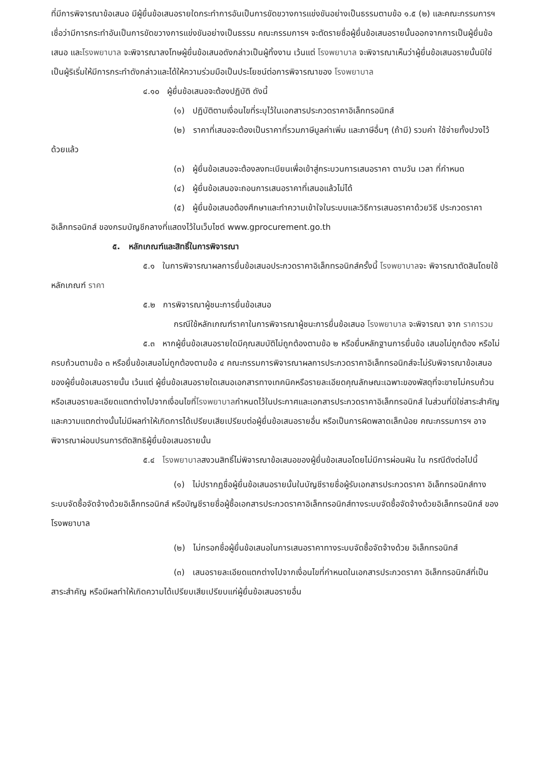ที่มีการพิจารณาข้อเสนอ มีผู้ยื่นข้อเสนอรายใดกระทำการอันเป็นการขัดขวางการแข่งขันอย่างเป็นธรรมตามข้อ ๑.๕ (๒) และคณะกรรมการฯ เชื่อว่ามีการกระทำอันเป็นการขัดขวางการแข่งขันอย่างเป็นธรรม คณะกรรมการฯ จะตัดรายชื่อผู้ยื่นข้อเสนอรายนั้นออกจากการเป็นผู้ยื่นข้อเสนอ และโรงพยาบาล จะพิจารณาลงโทษผู้ยื่นข้อเสนอดังกล่าวเป็นผู้ทิ้งงาน เว้นแต่ โรงพยาบาล จะพิจารณาเห็นว่าผู้ยื่นข้อเสนอรายนั้นมิใช่เป็นผู้ริเริ่มให้มีการกระทำดังกล่าวและได้ให้ความร่วมมือเป็นประโยชน์ต่อการพิจารณาของ โรงพยาบาล
๔.๑๐ ผู้ยื่นข้อเสนอจะต้องปฏิบัติ ดังนี้
(๑) ปฏิบัติตามเงื่อนไขที่ระบุไว้ในเอกสารประกวดราคาอิเล็กทรอนิกส์
(๒) ราคาที่เสนอจะต้องเป็นราคาที่รวมภาษีมูลค่าเพิ่ม และภาษีอื่นๆ (ถ้ามี) รวมค่า ใช้จ่ายทั้งปวงไว้ด้วยแล้ว
(๓) ผู้ยื่นข้อเสนอจะต้องลงทะเบียนเพื่อเข้าสู่กระบวนการเสนอราคา ตามวัน เวลา ที่กำหนด
(๔) ผู้ยื่นข้อเสนอจะถอนการเสนอราคาที่เสนอแล้วไม่ได้
(๕) ผู้ยื่นข้อเสนอต้องศึกษาและทำความเข้าใจในระบบและวิธีการเสนอราคาด้วยวิธี ประกวดราคาอิเล็กทรอนิกส์ ของกรมบัญชีกลางที่แสดงไว้ในเว็บไซต์ www.gprocurement.go.th
๕. หลักเกณฑ์และสิทธิ์ในการพิจารณา
๕.๑ ในการพิจารณาผลการยื่นข้อเสนอประกวดราคาอิเล็กทรอนิกส์ครั้งนี้ โรงพยาบาลจะ พิจารณาตัดสินโดยใช้หลักเกณฑ์ ราคา
๕.๒ การพิจารณาผู้ชนะการยื่นข้อเสนอ
กรณีใช้หลักเกณฑ์ราคาในการพิจารณาผู้ชนะการยื่นข้อเสนอ โรงพยาบาล จะพิจารณา จาก ราคารวม
๕.๓ หากผู้ยื่นข้อเสนอรายใดมีคุณสมบัติไม่ถูกต้องตามข้อ ๒ หรือยื่นหลักฐานการยื่นข้อ เสนอไม่ถูกต้อง หรือไม่ครบถ้วนตามข้อ ๓ หรือยื่นข้อเสนอไม่ถูกต้องตามข้อ ๔ คณะกรรมการพิจารณาผลการประกวดราคาอิเล็กทรอนิกส์จะไม่รับพิจารณาข้อเสนอของผู้ยื่นข้อเสนอรายนั้น เว้นแต่ ผู้ยื่นข้อเสนอรายใดเสนอเอกสารทางเทคนิคหรือรายละเอียดคุณลักษณะเฉพาะของพัสดุที่จะขายไม่ครบถ้วน หรือเสนอรายละเอียดแตกต่างไปจากเงื่อนไขที่โรงพยาบาลกำหนดไว้ในประกาศและเอกสารประกวดราคาอิเล็กทรอนิกส์ ในส่วนที่มิใช่สาระสำคัญและความแตกต่างนั้นไม่มีผลทำให้เกิดการได้เปรียบเสียเปรียบต่อผู้ยื่นข้อเสนอรายอื่น หรือเป็นการผิดพลาดเล็กน้อย คณะกรรมการฯ อาจพิจารณาผ่อนปรนการตัดสิทธิผู้ยื่นข้อเสนอรายนั้น
๕.๔ โรงพยาบาลสงวนสิทธิ์ไม่พิจารณาข้อเสนอของผู้ยื่นข้อเสนอโดยไม่มีการผ่อนผัน ใน กรณีดังต่อไปนี้
(๑) ไม่ปรากฏชื่อผู้ยื่นข้อเสนอรายนั้นในบัญชีรายชื่อผู้รับเอกสารประกวดราคา อิเล็กทรอนิกส์ทางระบบจัดซื้อจัดจ้างด้วยอิเล็กทรอนิกส์ หรือบัญชีรายชื่อผู้ซื้อเอกสารประกวดราคาอิเล็กทรอนิกส์ทางระบบจัดซื้อจัดจ้างด้วยอิเล็กทรอนิกส์ ของโรงพยาบาล
(๒) ไม่กรอกชื่อผู้ยื่นข้อเสนอในการเสนอราคาทางระบบจัดซื้อจัดจ้างด้วย อิเล็กทรอนิกส์
(๓) เสนอรายละเอียดแตกต่างไปจากเงื่อนไขที่กำหนดในเอกสารประกวดราคา อิเล็กทรอนิกส์ที่เป็นสาระสำคัญ หรือมีผลทำให้เกิดความได้เปรียบเสียเปรียบแก่ผู้ยื่นข้อเสนอรายอื่น